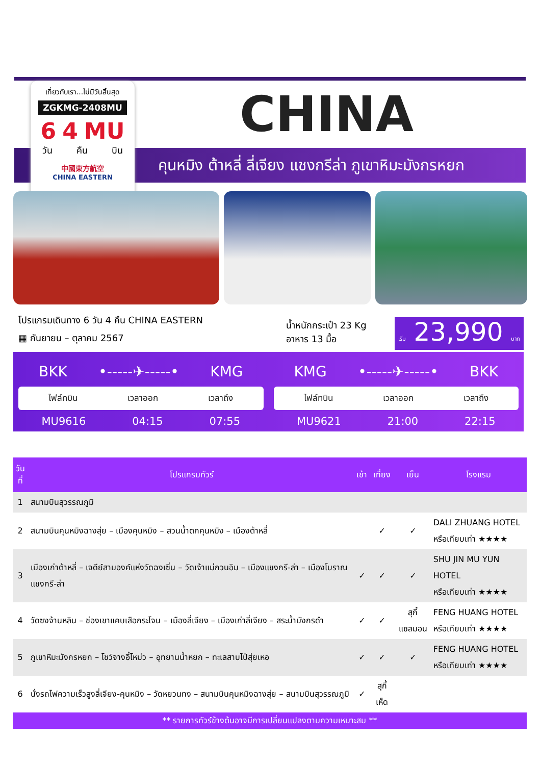เที่ยวกับเรา...ไม่มีวันสิ้นสุด
ZGKMG-2408MU
6 4 MU
วัน คืน บิน
中國東方航空
CHINA EASTERN
CHINA
คุนหมิง ต้าหลี่ ลี่เจียง แชงกรีล่า ภูเขาหิมะมังกรหยก
โปรแกรมเดินทาง 6 วัน 4 คืน CHINA EASTERN
▦ กันยายน – ตุลาคม 2567
น้ำหนักกระเป๋า 23 Kg
อาหาร 13 มื้อ
เริ่ม 23,990 บาท
BKK •-----✈-----• KMG
ไฟล์ทบิน เวลาออก เวลาถึง
MU9616 04:15 07:55
KMG •-----✈-----• BKK
ไฟล์ทบิน เวลาออก เวลาถึง
MU9621 21:00 22:15
| วันที่ | โปรแกรมทัวร์ | เช้า | เที่ยง | เย็น | โรงแรม |
| --- | --- | --- | --- | --- | --- |
| 1 | สนามบินสุวรรณภูมิ | | | | |
| 2 | สนามบินคุนหมิงฉางสุ่ย – เมืองคุนหมิง – สวนน้ำตกคุนหมิง – เมืองต้าหลี่ | | ✓ | ✓ | DALI ZHUANG HOTEL หรือเทียบเท่า ★★★★ |
| 3 | เมืองเก่าต้าหลี่ – เจดีย์สามองค์แห่งวัดฉงเซิ่น – วัดเจ้าแม่กวนอิม – เมืองแชงกรี-ล่า – เมืองโบราณแชงกรี-ล่า | ✓ | ✓ | ✓ | SHU JIN MU YUN HOTEL หรือเทียบเท่า ★★★★ |
| 4 | วัดซงจ้านหลิน – ช่องเขาแคบเสือกระโจน – เมืองลี่เจียง – เมืองเก่าลี่เจียง – สระน้ำมังกรดำ | ✓ | ✓ | สุกี้ แซลมอน | FENG HUANG HOTEL หรือเทียบเท่า ★★★★ |
| 5 | ภูเขาหิมะมังกรหยก – โชว์จางอี้โหม่ว – อุทยานน้ำหยก – ทะเลสาบไป๋สุ่ยเหอ | ✓ | ✓ | ✓ | FENG HUANG HOTEL หรือเทียบเท่า ★★★★ |
| 6 | นั่งรถไฟความเร็วสูงลี่เจียง-คุนหมิง – วัดหยวนทง – สนามบินคุนหมิงฉางสุ่ย – สนามบินสุวรรณภูมิ | ✓ | สุกี้เห็ด | | |
| ** รายการทัวร์ข้างต้นอาจมีการเปลี่ยนแปลงตามความเหมาะสม ** | | | | | |